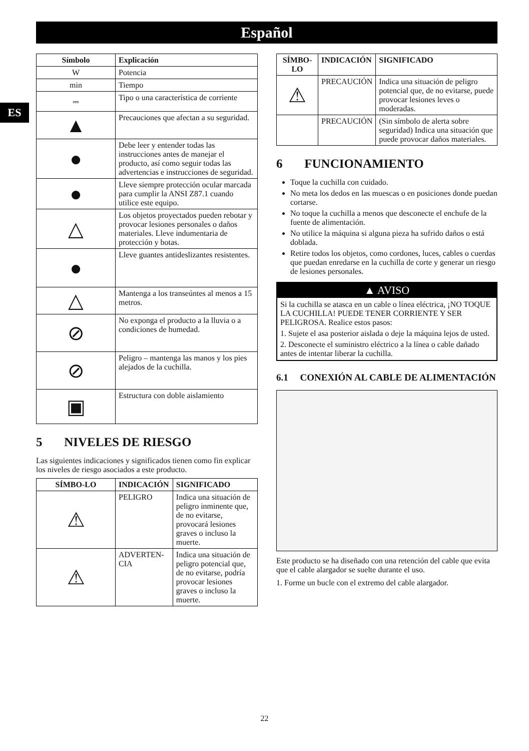Español
ES
| Símbolo | Explicación |
| --- | --- |
| W | Potencia |
| min | Tiempo |
| ⎓ | Tipo o una característica de corriente |
| ▲ | Precauciones que afectan a su seguridad. |
| ● | Debe leer y entender todas las instrucciones antes de manejar el producto, así como seguir todas las advertencias e instrucciones de seguridad. |
| ● | Lleve siempre protección ocular marcada para cumplir la ANSI Z87.1 cuando utilice este equipo. |
| △ | Los objetos proyectados pueden rebotar y provocar lesiones personales o daños materiales. Lleve indumentaria de protección y botas. |
| ● | Lleve guantes antideslizantes resistentes. |
| △ | Mantenga a los transeúntes al menos a 15 metros. |
| ⊘ | No exponga el producto a la lluvia o a condiciones de humedad. |
| ⊘ | Peligro – mantenga las manos y los pies alejados de la cuchilla. |
| ▣ | Estructura con doble aislamiento |
5 NIVELES DE RIESGO
Las siguientes indicaciones y significados tienen como fin explicar los niveles de riesgo asociados a este producto.
| SÍMBO-LO | INDICACIÓN | SIGNIFICADO |
| --- | --- | --- |
| ⚠ | PELIGRO | Indica una situación de peligro inminente que, de no evitarse, provocará lesiones graves o incluso la muerte. |
| ⚠ | ADVERTEN-CIA | Indica una situación de peligro potencial que, de no evitarse, podría provocar lesiones graves o incluso la muerte. |
| SÍMBO-LO | INDICACIÓN | SIGNIFICADO |
| --- | --- | --- |
| ⚠ | PRECAUCIÓN | Indica una situación de peligro potencial que, de no evitarse, puede provocar lesiones leves o moderadas. |
| | PRECAUCIÓN | (Sin símbolo de alerta sobre seguridad) Indica una situación que puede provocar daños materiales. |
6 FUNCIONAMIENTO
Toque la cuchilla con cuidado.
No meta los dedos en las muescas o en posiciones donde puedan cortarse.
No toque la cuchilla a menos que desconecte el enchufe de la fuente de alimentación.
No utilice la máquina si alguna pieza ha sufrido daños o está doblada.
Retire todos los objetos, como cordones, luces, cables o cuerdas que puedan enredarse en la cuchilla de corte y generar un riesgo de lesiones personales.
▲ AVISO
Si la cuchilla se atasca en un cable o línea eléctrica, ¡NO TOQUE LA CUCHILLA! PUEDE TENER CORRIENTE Y SER PELIGROSA. Realice estos pasos:
1. Sujete el asa posterior aislada o deje la máquina lejos de usted.
2. Desconecte el suministro eléctrico a la línea o cable dañado antes de intentar liberar la cuchilla.
6.1 CONEXIÓN AL CABLE DE ALIMENTACIÓN
Este producto se ha diseñado con una retención del cable que evita que el cable alargador se suelte durante el uso.
1. Forme un bucle con el extremo del cable alargador.
22